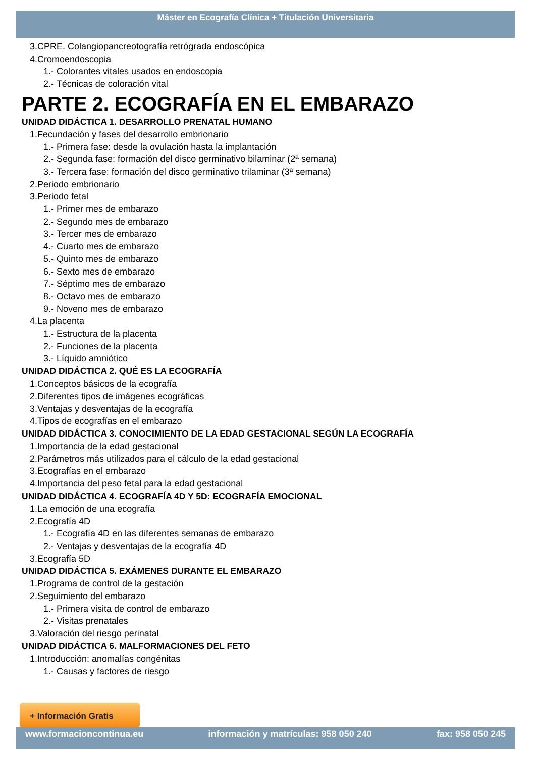Máster en Ecografía Clínica + Titulación Universitaria
3.CPRE. Colangiopancreotografía retrógrada endoscópica
4.Cromoendoscopia
1.- Colorantes vitales usados en endoscopia
2.- Técnicas de coloración vital
PARTE 2. ECOGRAFÍA EN EL EMBARAZO
UNIDAD DIDÁCTICA 1. DESARROLLO PRENATAL HUMANO
1.Fecundación y fases del desarrollo embrionario
1.- Primera fase: desde la ovulación hasta la implantación
2.- Segunda fase: formación del disco germinativo bilaminar (2ª semana)
3.- Tercera fase: formación del disco germinativo trilaminar (3ª semana)
2.Periodo embrionario
3.Periodo fetal
1.- Primer mes de embarazo
2.- Segundo mes de embarazo
3.- Tercer mes de embarazo
4.- Cuarto mes de embarazo
5.- Quinto mes de embarazo
6.- Sexto mes de embarazo
7.- Séptimo mes de embarazo
8.- Octavo mes de embarazo
9.- Noveno mes de embarazo
4.La placenta
1.- Estructura de la placenta
2.- Funciones de la placenta
3.- Líquido amniótico
UNIDAD DIDÁCTICA 2. QUÉ ES LA ECOGRAFÍA
1.Conceptos básicos de la ecografía
2.Diferentes tipos de imágenes ecográficas
3.Ventajas y desventajas de la ecografía
4.Tipos de ecografías en el embarazo
UNIDAD DIDÁCTICA 3. CONOCIMIENTO DE LA EDAD GESTACIONAL SEGÚN LA ECOGRAFÍA
1.Importancia de la edad gestacional
2.Parámetros más utilizados para el cálculo de la edad gestacional
3.Ecografías en el embarazo
4.Importancia del peso fetal para la edad gestacional
UNIDAD DIDÁCTICA 4. ECOGRAFÍA 4D Y 5D: ECOGRAFÍA EMOCIONAL
1.La emoción de una ecografía
2.Ecografía 4D
1.- Ecografía 4D en las diferentes semanas de embarazo
2.- Ventajas y desventajas de la ecografía 4D
3.Ecografía 5D
UNIDAD DIDÁCTICA 5. EXÁMENES DURANTE EL EMBARAZO
1.Programa de control de la gestación
2.Seguimiento del embarazo
1.- Primera visita de control de embarazo
2.- Visitas prenatales
3.Valoración del riesgo perinatal
UNIDAD DIDÁCTICA 6. MALFORMACIONES DEL FETO
1.Introducción: anomalías congénitas
1.- Causas y factores de riesgo
+ Información Gratis
www.formacioncontinua.eu información y matrículas: 958 050 240 fax: 958 050 245